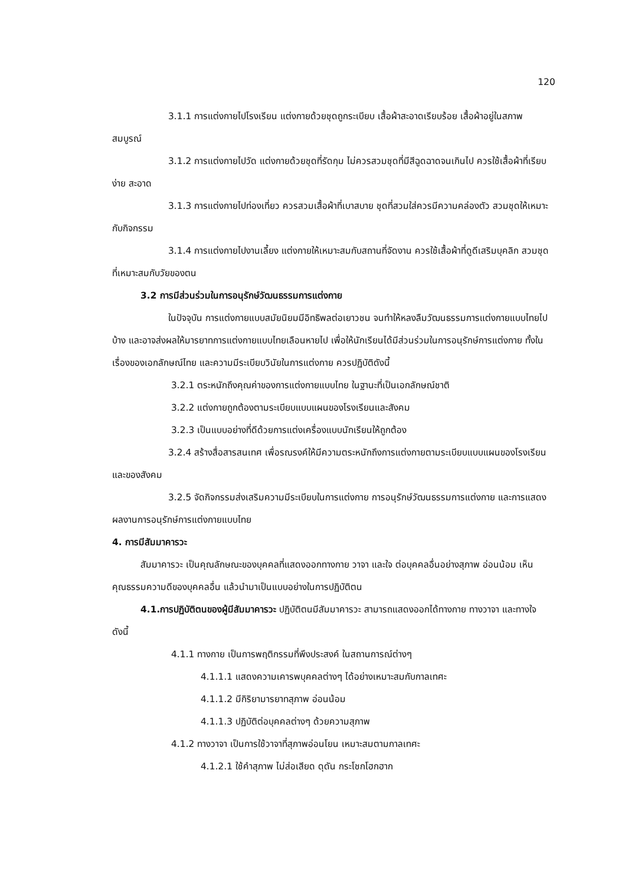120
3.1.1 การแต่งกายไปโรงเรียน แต่งกายด้วยชุดถูกระเบียบ เสื้อผ้าสะอาดเรียบร้อย เสื้อผ้าอยู่ในสภาพสมบูรณ์
3.1.2 การแต่งกายไปวัด แต่งกายด้วยชุดที่รัดกุม ไม่ควรสวมชุดที่มีสีฉูดฉาดจนเกินไป ควรใช้เสื้อผ้าที่เรียบง่าย สะอาด
3.1.3 การแต่งกายไปท่องเที่ยว ควรสวมเสื้อผ้าที่เบาสบาย ชุดที่สวมใส่ควรมีความคล่องตัว สวมชุดให้เหมาะกับกิจกรรม
3.1.4 การแต่งกายไปงานเลี้ยง แต่งกายให้เหมาะสมกับสถานที่จัดงาน ควรใช้เสื้อผ้าที่ดูดีเสริมบุคลิก สวมชุดที่เหมาะสมกับวัยของตน
3.2 การมีส่วนร่วมในการอนุรักษ์วัฒนธรรมการแต่งกาย
ในปัจจุบัน การแต่งกายแบบสมัยนิยมมีอิทธิพลต่อเยาวชน จนทำให้หลงลืมวัฒนธรรมการแต่งกายแบบไทยไปบ้าง และอาจส่งผลให้มารยาทการแต่งกายแบบไทยเลือนหายไป เพื่อให้นักเรียนได้มีส่วนร่วมในการอนุรักษ์การแต่งกาย ทั้งในเรื่องของเอกลักษณ์ไทย และความมีระเบียบวินัยในการแต่งกาย ควรปฏิบัติดังนี้
3.2.1 ตระหนักถึงคุณค่าของการแต่งกายแบบไทย ในฐานะที่เป็นเอกลักษณ์ชาติ
3.2.2 แต่งกายถูกต้องตามระเบียบแบบแผนของโรงเรียนและสังคม
3.2.3 เป็นแบบอย่างที่ดีด้วยการแต่งเครื่องแบบนักเรียนให้ถูกต้อง
3.2.4 สร้างสื่อสารสนเทศ เพื่อรณรงค์ให้มีความตระหนักถึงการแต่งกายตามระเบียบแบบแผนของโรงเรียนและของสังคม
3.2.5 จัดกิจกรรมส่งเสริมความมีระเบียบในการแต่งกาย การอนุรักษ์วัฒนธรรมการแต่งกาย และการแสดงผลงานการอนุรักษ์การแต่งกายแบบไทย
4. การมีสัมมาคารวะ
สัมมาคารวะ เป็นคุณลักษณะของบุคคลที่แสดงออกทางกาย วาจา และใจ ต่อบุคคลอื่นอย่างสุภาพ อ่อนน้อม เห็นคุณธรรมความดีของบุคคลอื่น แล้วนำมาเป็นแบบอย่างในการปฏิบัติตน
4.1.การปฏิบัติตนของผู้มีสัมมาคารวะ ปฏิบัติตนมีสัมมาคารวะ สามารถแสดงออกได้ทางกาย ทางวาจา และทางใจ ดังนี้
4.1.1 ทางกาย เป็นการพฤติกรรมที่พึงประสงค์ ในสถานการณ์ต่างๆ
4.1.1.1 แสดงความเคารพบุคคลต่างๆ ได้อย่างเหมาะสมกับกาลเทศะ
4.1.1.2 มีกิริยามารยาทสุภาพ อ่อนน้อม
4.1.1.3 ปฏิบัติต่อบุคคลต่างๆ ด้วยความสุภาพ
4.1.2 ทางวาจา เป็นการใช้วาจาที่สุภาพอ่อนโยน เหมาะสมตามกาลเทศะ
4.1.2.1 ใช้คำสุภาพ ไม่ส่อเสียด ดุดัน กระโชกโฮกฮาก